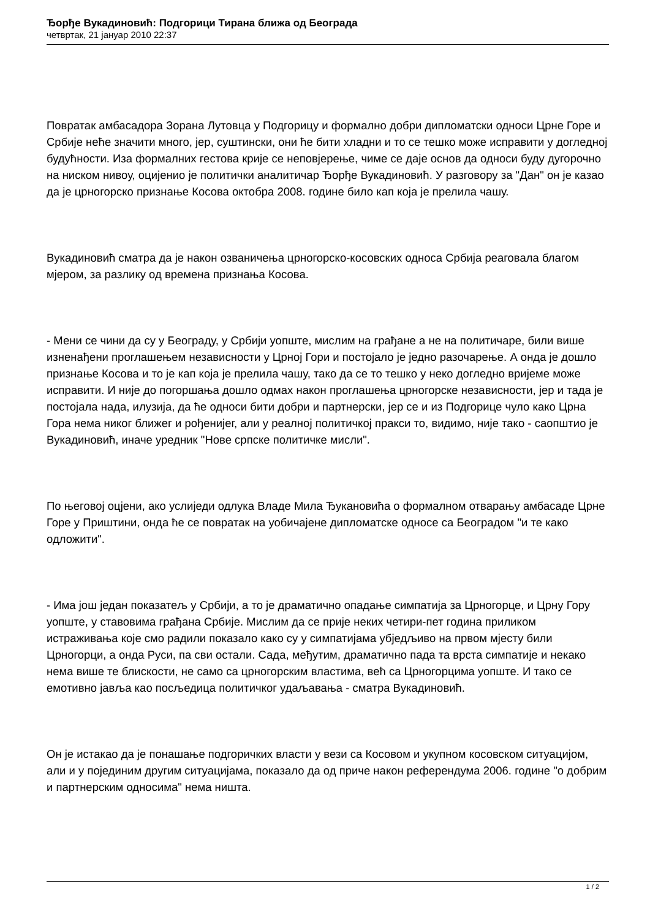Ђорђе Вукадиновић: Подгорици Тирана ближа од Београда
четвртак, 21 јануар 2010 22:37
Повратак амбасадора Зорана Лутовца у Подгорицу и формално добри дипломатски односи Црне Горе и Србије неће значити много, јер, суштински, они ће бити хладни и то се тешко може исправити у догледној будућности. Иза формалних гестова крије се неповјерење, чиме се даје основ да односи буду дугорочно на ниском нивоу, оцијенио је политички аналитичар Ђорђе Вукадиновић. У разговору за "Дан" он је казао да је црногорско признање Косова октобра 2008. године било кап која је прелила чашу.
Вукадиновић сматра да је након озваничења црногорско-косовских односа Србија реаговала благом мјером, за разлику од времена признања Косова.
- Мени се чини да су у Београду, у Србији уопште, мислим на грађане а не на политичаре, били више изненађени проглашењем независности у Црној Гори и постојало је једно разочарење. А онда је дошло признање Косова и то је кап која је прелила чашу, тако да се то тешко у неко догледно вријеме може исправити. И није до погоршања дошло одмах након проглашења црногорске независности, јер и тада је постојала нада, илузија, да ће односи бити добри и партнерски, јер се и из Подгорице чуло како Црна Гора нема никог ближег и рођенијег, али у реалној политичкој пракси то, видимо, није тако - саопштио је Вукадиновић, иначе уредник "Нове српске политичке мисли".
По његовој оцјени, ако услиједи одлука Владе Мила Ђукановића о формалном отварању амбасаде Црне Горе у Приштини, онда ће се повратак на уобичајене дипломатске односе са Београдом "и те како одложити".
- Има још један показатељ у Србији, а то је драматично опадање симпатија за Црногорце, и Црну Гору уопште, у ставовима грађана Србије. Мислим да се прије неких четири-пет година приликом истраживања које смо радили показало како су у симпатијама убједљиво на првом мјесту били Црногорци, а онда Руси, па сви остали. Сада, међутим, драматично пада та врста симпатије и некако нема више те блискости, не само са црногорским властима, већ са Црногорцима уопште. И тако се емотивно јавља као посљедица политичког удаљавања - сматра Вукадиновић.
Он је истакао да је понашање подгоричких власти у вези са Косовом и укупном косовском ситуацијом, али и у појединим другим ситуацијама, показало да од приче након референдума 2006. године "о добрим и партнерским односима" нема ништа.
1 / 2